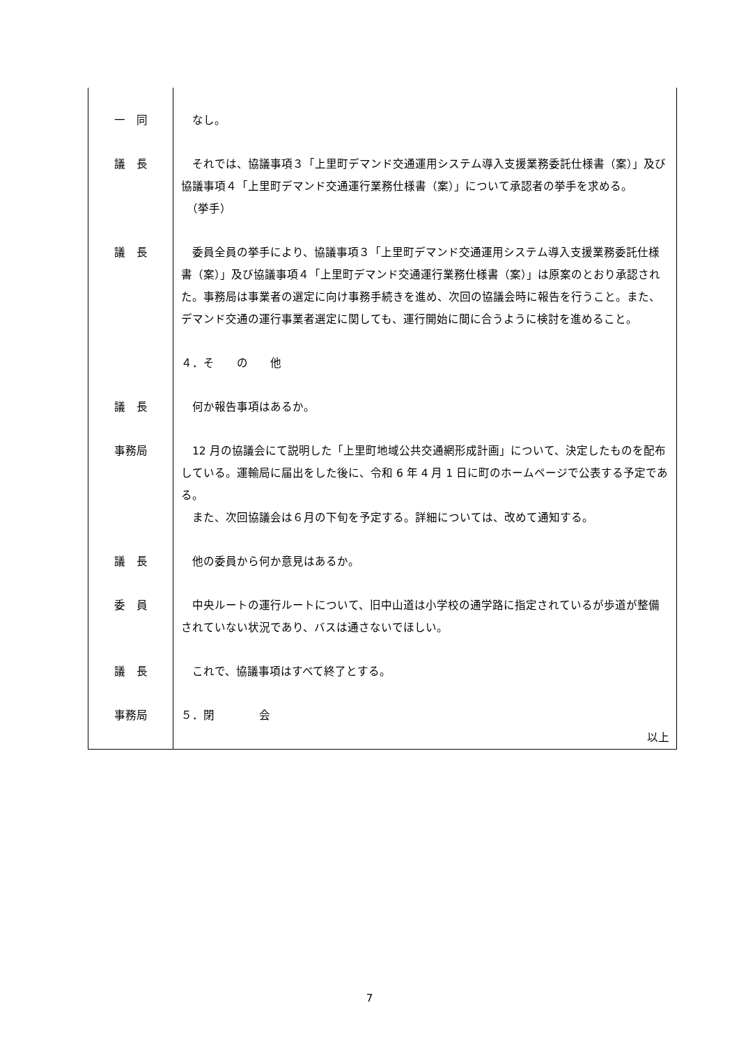| 一 同 | なし。 |
| 議 長 | それでは、協議事項３「上里町デマンド交通運用システム導入支援業務委託仕様書（案）」及び協議事項４「上里町デマンド交通運行業務仕様書（案）」について承認者の挙手を求める。 （挙手） |
| 議 長 | 委員全員の挙手により、協議事項３「上里町デマンド交通運用システム導入支援業務委託仕様書（案）」及び協議事項４「上里町デマンド交通運行業務仕様書（案）」は原案のとおり承認された。事務局は事業者の選定に向け事務手続きを進め、次回の協議会時に報告を行うこと。また、デマンド交通の運行事業者選定に関しても、運行開始に間に合うように検討を進めること。 |
| | ４．そ の 他 |
| 議 長 | 何か報告事項はあるか。 |
| 事務局 | 12 月の協議会にて説明した「上里町地域公共交通網形成計画」について、決定したものを配布している。運輸局に届出をした後に、令和 6 年 4 月 1 日に町のホームページで公表する予定である。 また、次回協議会は６月の下旬を予定する。詳細については、改めて通知する。 |
| 議 長 | 他の委員から何か意見はあるか。 |
| 委 員 | 中央ルートの運行ルートについて、旧中山道は小学校の通学路に指定されているが歩道が整備されていない状況であり、バスは通さないでほしい。 |
| 議 長 | これで、協議事項はすべて終了とする。 |
| 事務局 | ５．閉 会 以上 |
7